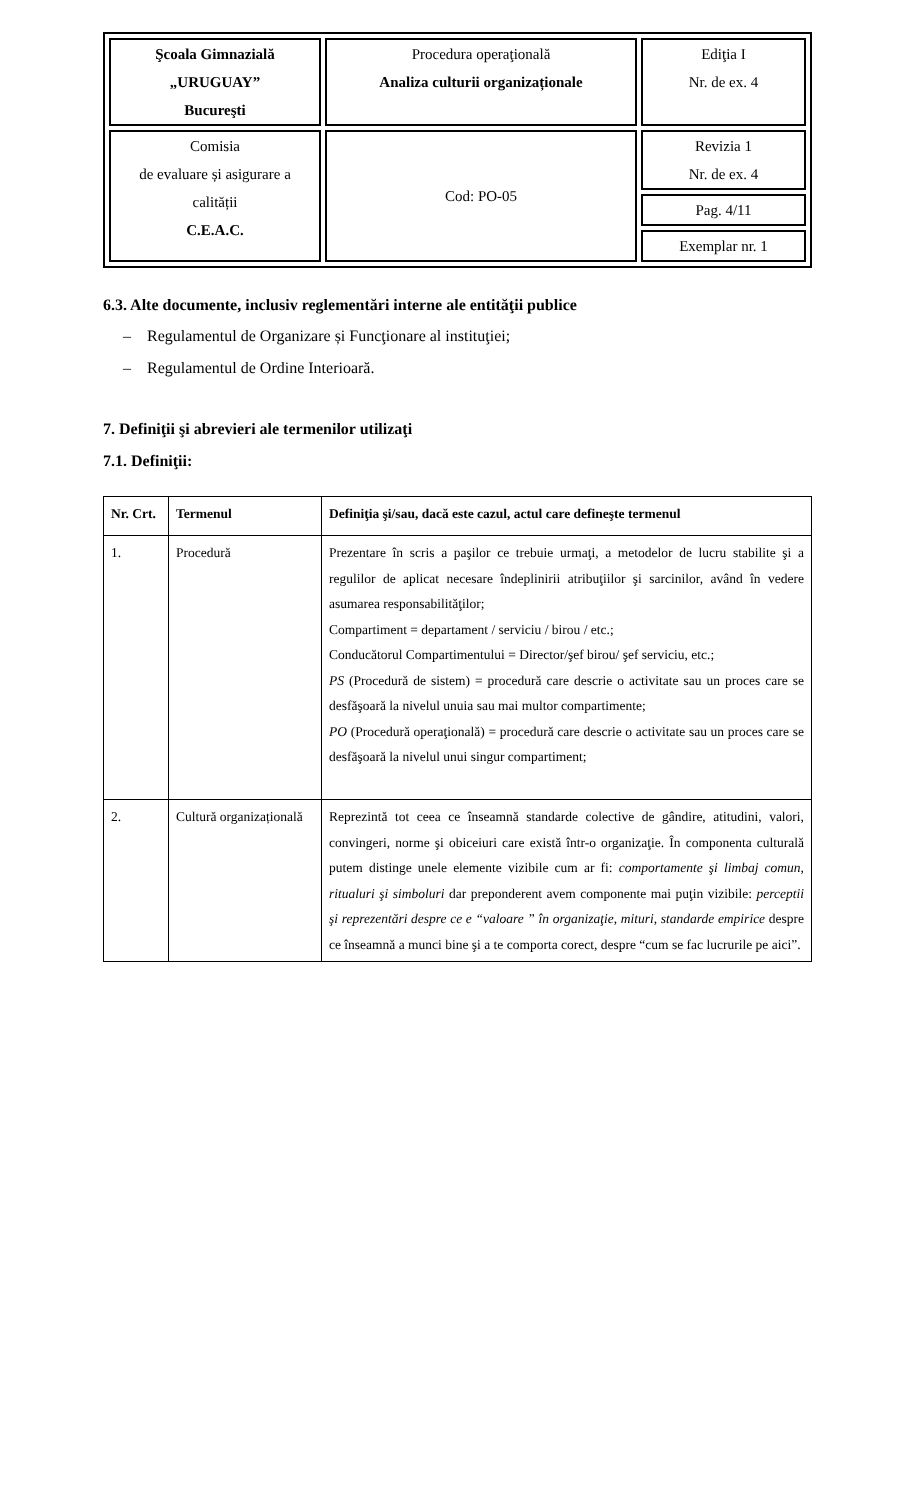| Şcoala Gimnazială „URUGUAY” Bucureşti | Procedura operaţională Analiza culturii organizaționale | Ediţia I Nr. de ex. 4 |
| Comisia de evaluare și asigurare a calității C.E.A.C. | Cod: PO-05 | Revizia 1 Nr. de ex. 4 |
| | | Pag. 4/11 |
| | | Exemplar nr. 1 |
6.3. Alte documente, inclusiv reglementări interne ale entităţii publice
– Regulamentul de Organizare și Funcţionare al instituţiei;
– Regulamentul de Ordine Interioară.
7. Definiţii şi abrevieri ale termenilor utilizaţi
7.1. Definiţii:
| Nr. Crt. | Termenul | Definiţia şi/sau, dacă este cazul, actul care defineşte termenul |
| --- | --- | --- |
| 1. | Procedură | Prezentare în scris a paşilor ce trebuie urmaţi, a metodelor de lucru stabilite şi a regulilor de aplicat necesare îndeplinirii atribuţiilor şi sarcinilor, având în vedere asumarea responsabilităţilor; Compartiment = departament / serviciu / birou / etc.; Conducătorul Compartimentului = Director/şef birou/ şef serviciu, etc.; PS (Procedură de sistem) = procedură care descrie o activitate sau un proces care se desfăşoară la nivelul unuia sau mai multor compartimente; PO (Procedură operaţională) = procedură care descrie o activitate sau un proces care se desfăşoară la nivelul unui singur compartiment; |
| 2. | Cultură organizațională | Reprezintă tot ceea ce înseamnă standarde colective de gândire, atitudini, valori, convingeri, norme şi obiceiuri care există într-o organizaţie. În componenta culturală putem distinge unele elemente vizibile cum ar fi: comportamente şi limbaj comun, ritualuri şi simboluri dar preponderent avem componente mai puţin vizibile: perceptii şi reprezentări despre ce e “valoare ” în organizaţie, mituri, standarde empirice despre ce înseamnă a munci bine şi a te comporta corect, despre “cum se fac lucrurile pe aici”. |